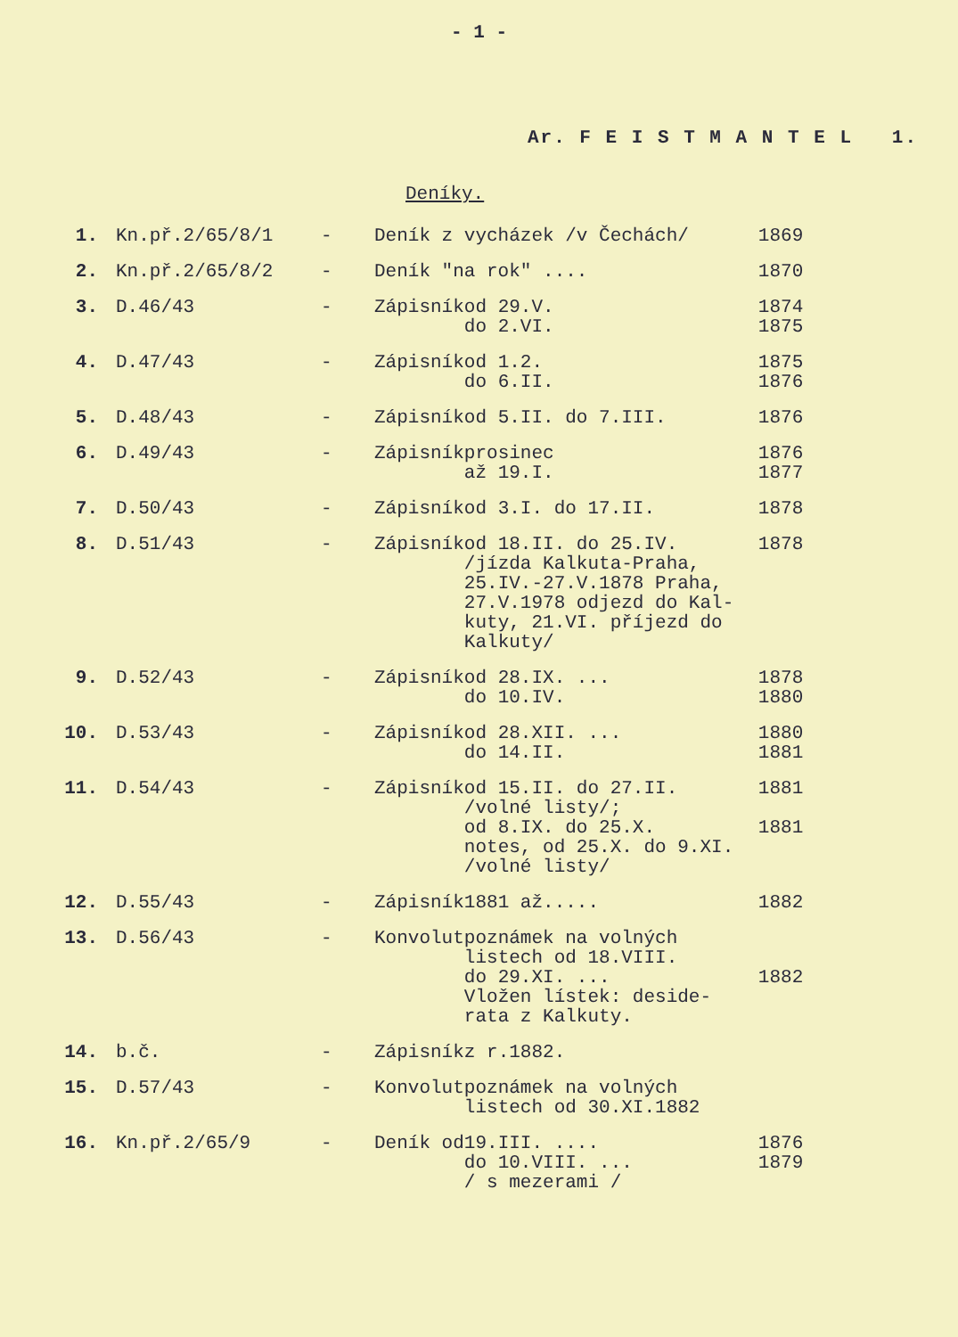- 1 -
Ar. F E I S T M A N T E L 1.
Deníky.
| 1. | Kn.př.2/65/8/1 | - | Deník z vycházek /v Čechách/ | | 1869 |
| 2. | Kn.př.2/65/8/2 | - | Deník "na rok" .... | | 1870 |
| 3. | D.46/43 | - | Zápisník | od 29.V. do 2.VI. | 1874 1875 |
| 4. | D.47/43 | - | Zápisník | od 1.2. do 6.II. | 1875 1876 |
| 5. | D.48/43 | - | Zápisník | od 5.II. do 7.III. | 1876 |
| 6. | D.49/43 | - | Zápisník | prosinec až 19.I. | 1876 1877 |
| 7. | D.50/43 | - | Zápisník | od 3.I. do 17.II. | 1878 |
| 8. | D.51/43 | - | Zápisník | od 18.II. do 25.IV. /jízda Kalkuta-Praha, 25.IV.-27.V.1878 Praha, 27.V.1978 odjezd do Kal- kuty, 21.VI. příjezd do Kalkuty/ | 1878 |
| 9. | D.52/43 | - | Zápisník | od 28.IX. ... do 10.IV. | 1878 1880 |
| 10. | D.53/43 | - | Zápisník | od 28.XII. ... do 14.II. | 1880 1881 |
| 11. | D.54/43 | - | Zápisník | od 15.II. do 27.II. /volné listy/; od 8.IX. do 25.X. notes, od 25.X. do 9.XI. /volné listy/ | 1881 1881 |
| 12. | D.55/43 | - | Zápisník | 1881 až..... | 1882 |
| 13. | D.56/43 | - | Konvolut | poznámek na volných listech od 18.VIII. do 29.XI. ... Vložen lístek: deside- rata z Kalkuty. | 1882 |
| 14. | b.č. | - | Zápisník | z r.1882. | |
| 15. | D.57/43 | - | Konvolut | poznámek na volných listech od 30.XI.1882 | |
| 16. | Kn.př.2/65/9 | - | Deník od | 19.III. .... do 10.VIII. ... / s mezerami / | 1876 1879 |